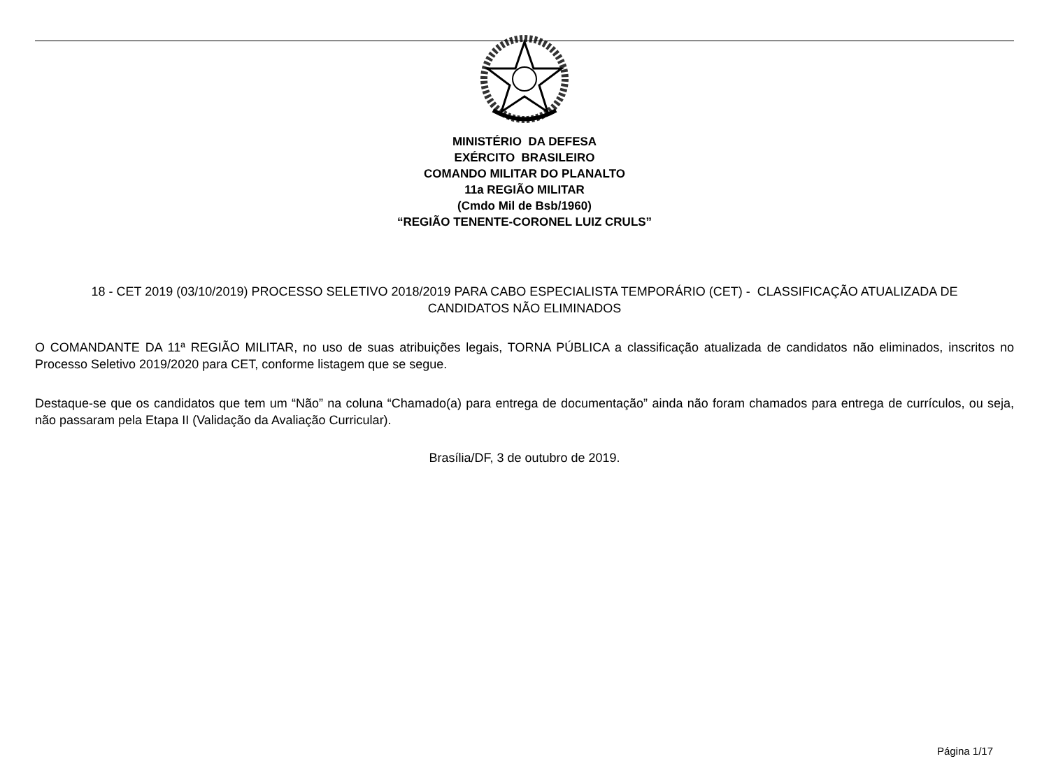MINISTÉRIO DA DEFESA
EXÉRCITO BRASILEIRO
COMANDO MILITAR DO PLANALTO
11a REGIÃO MILITAR
(Cmdo Mil de Bsb/1960)
“REGIÃO TENENTE-CORONEL LUIZ CRULS”
18 - CET 2019 (03/10/2019) PROCESSO SELETIVO 2018/2019 PARA CABO ESPECIALISTA TEMPORÁRIO (CET) - CLASSIFICAÇÃO ATUALIZADA DE CANDIDATOS NÃO ELIMINADOS
O COMANDANTE DA 11ª REGIÃO MILITAR, no uso de suas atribuições legais, TORNA PÚBLICA a classificação atualizada de candidatos não eliminados, inscritos no Processo Seletivo 2019/2020 para CET, conforme listagem que se segue.
Destaque-se que os candidatos que tem um “Não” na coluna “Chamado(a) para entrega de documentação” ainda não foram chamados para entrega de currículos, ou seja, não passaram pela Etapa II (Validação da Avaliação Curricular).
Brasília/DF, 3 de outubro de 2019.
Página 1/17